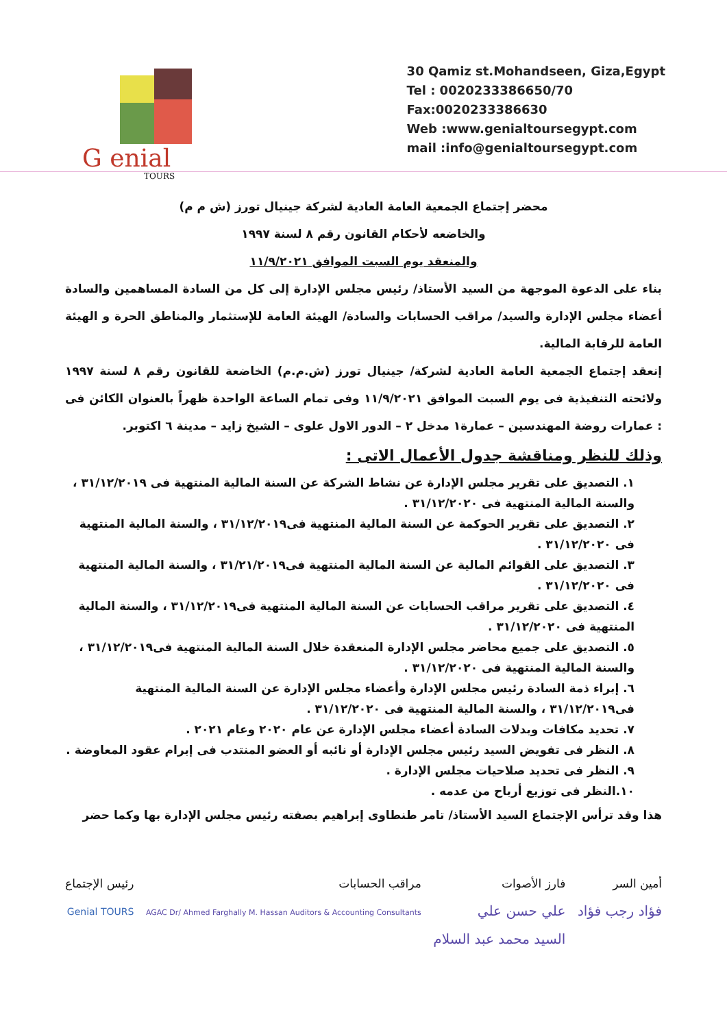G enial
TOURS
30 Qamiz st.Mohandseen, Giza,Egypt
Tel : 0020233386650/70
Fax:0020233386630
Web :www.genialtoursegypt.com
mail :info@genialtoursegypt.com
محضر إجتماع الجمعية العامة العادية لشركة جينيال تورز (ش م م)
والخاضعه لأحكام القانون رقم ٨ لسنة ١٩٩٧
والمنعقد يوم السبت الموافق ١١/٩/٢٠٢١
بناء على الدعوة الموجهة من السيد الأستاذ/ رئيس مجلس الإدارة إلى كل من السادة المساهمين والسادة أعضاء مجلس الإدارة والسيد/ مراقب الحسابات والسادة/ الهيئة العامة للإستثمار والمناطق الحرة و الهيئة العامة للرقابة المالية.
إنعقد إجتماع الجمعية العامة العادية لشركة/ جينيال تورز (ش.م.م) الخاضعة للقانون رقم ٨ لسنة ١٩٩٧ ولائحته التنفيذية فى يوم السبت الموافق ١١/٩/٢٠٢١ وفى تمام الساعة الواحدة ظهراً بالعنوان الكائن فى : عمارات روضة المهندسين – عمارة١ مدخل ٢ – الدور الاول علوى – الشيخ زايد – مدينة ٦ اكتوبر.
وذلك للنظر ومناقشة جدول الأعمال الاتى :
١. التصديق على تقرير مجلس الإدارة عن نشاط الشركة عن السنة المالية المنتهية فى ٣١/١٢/٢٠١٩ ، والسنة المالية المنتهية فى ٣١/١٢/٢٠٢٠ .
٢. التصديق على تقرير الحوكمة عن السنة المالية المنتهية فى٣١/١٢/٢٠١٩ ، والسنة المالية المنتهية فى ٣١/١٢/٢٠٢٠ .
٣. التصديق على القوائم المالية عن السنة المالية المنتهية فى٣١/٢١/٢٠١٩ ، والسنة المالية المنتهية فى ٣١/١٢/٢٠٢٠ .
٤. التصديق على تقرير مراقب الحسابات عن السنة المالية المنتهية فى٣١/١٢/٢٠١٩ ، والسنة المالية المنتهية فى ٣١/١٢/٢٠٢٠ .
٥. التصديق على جميع محاضر مجلس الإدارة المنعقدة خلال السنة المالية المنتهية فى٣١/١٢/٢٠١٩ ، والسنة المالية المنتهية فى ٣١/١٢/٢٠٢٠ .
٦. إبراء ذمة السادة رئيس مجلس الإدارة وأعضاء مجلس الإدارة عن السنة المالية المنتهية فى٣١/١٢/٢٠١٩ ، والسنة المالية المنتهية فى ٣١/١٢/٢٠٢٠ .
٧. تحديد مكافات وبدلات السادة أعضاء مجلس الإدارة عن عام ٢٠٢٠ وعام ٢٠٢١ .
٨. النظر فى تفويض السيد رئيس مجلس الإدارة أو نائبه أو العضو المنتدب فى إبرام عقود المعاوضة .
٩. النظر فى تحديد صلاحيات مجلس الإدارة .
١٠.النظر فى توزيع أرباح من عدمه .
هذا وقد ترأس الإجتماع السيد الأستاذ/ تامر طنطاوى إبراهيم بصفته رئيس مجلس الإدارة بها وكما حضر
أمين السر
فؤاد رجب فؤاد
فارز الأصوات
علي حسن علي
السيد محمد عبد السلام
مراقب الحسابات
AGAC Dr/ Ahmed Farghally M. Hassan Auditors & Accounting Consultants
رئيس الإجتماع
Genial TOURS